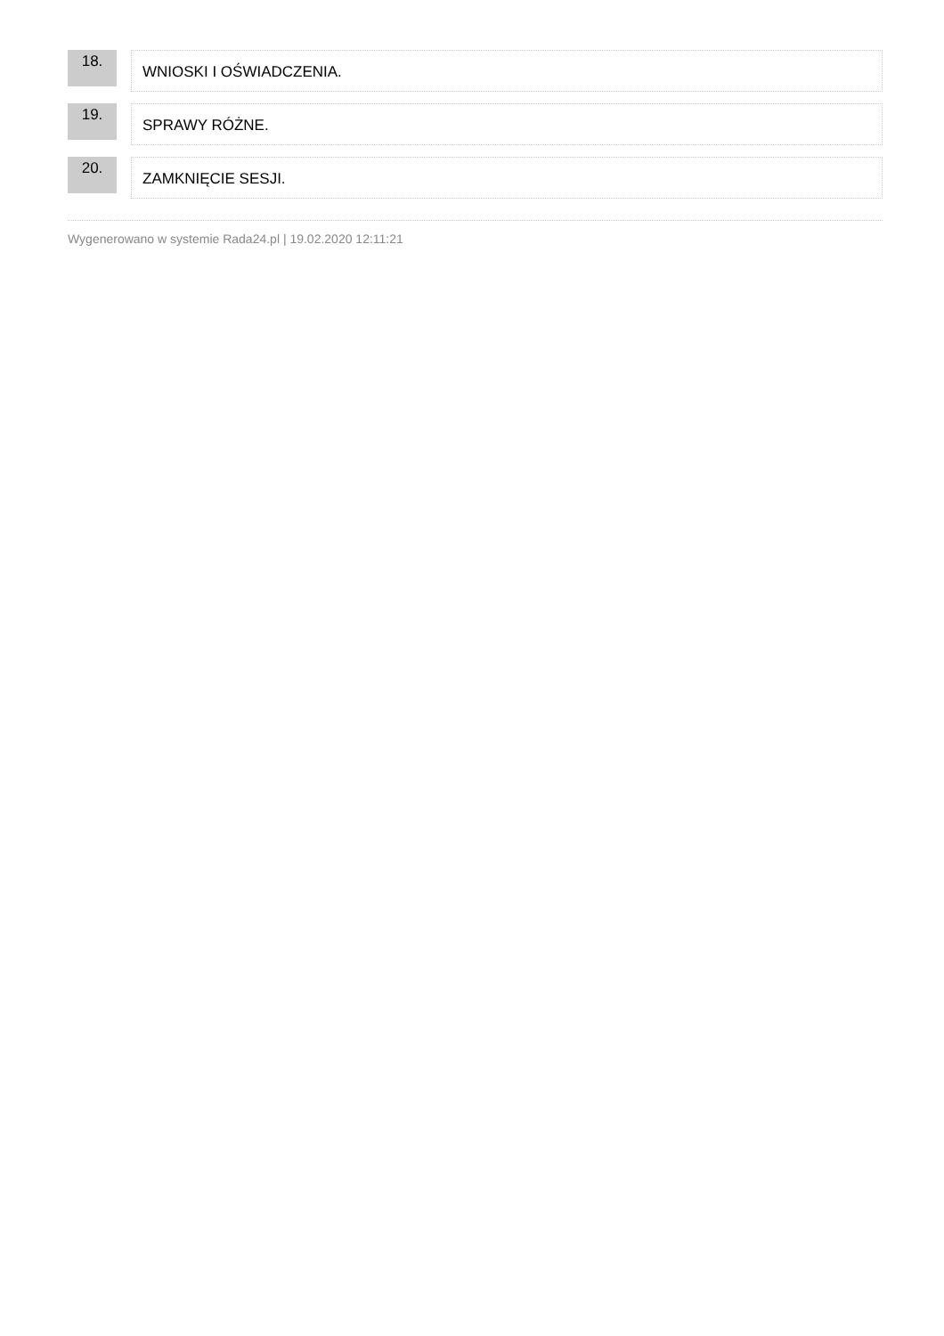18.
WNIOSKI I OŚWIADCZENIA.
19.
SPRAWY RÓŻNE.
20.
ZAMKNIĘCIE SESJI.
Wygenerowano w systemie Rada24.pl | 19.02.2020 12:11:21